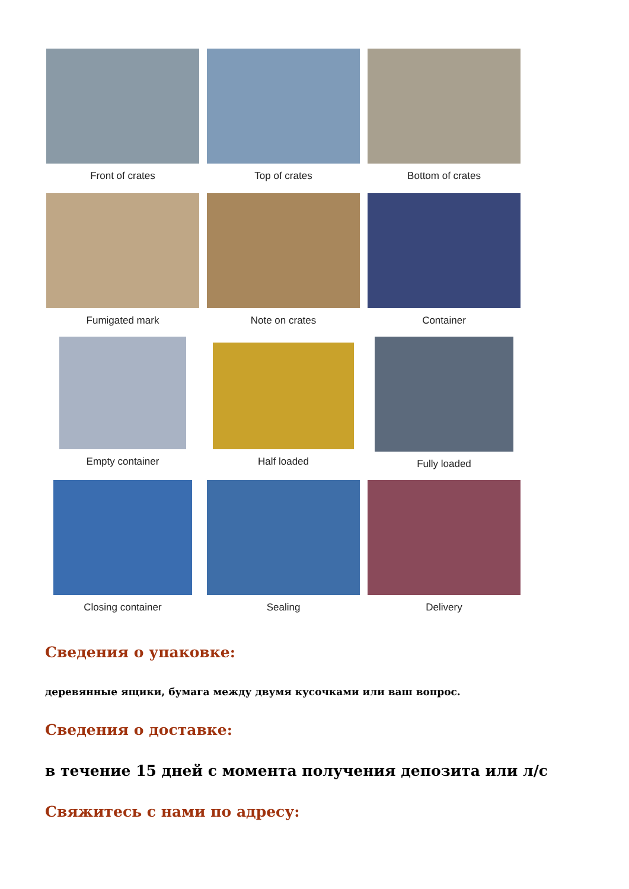Front of crates Top of crates Bottom of crates
Fumigated mark Note on crates Container
Empty container Half loaded Fully loaded
Closing container Sealing Delivery
Сведения о упаковке:
деревянные ящики, бумага между двумя кусочками или ваш вопрос.
Сведения о доставке:
в течение 15 дней с момента получения депозита или л/с
Свяжитесь с нами по адресу: